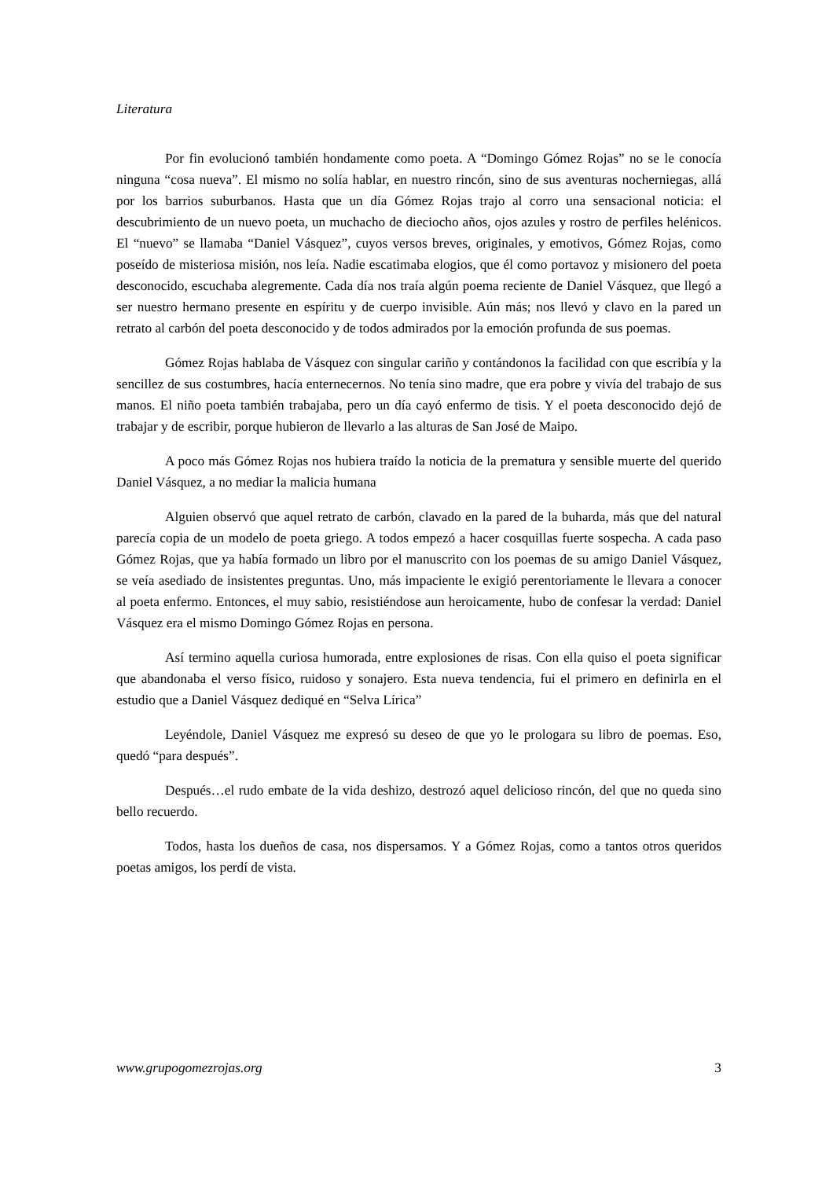Literatura
Por fin evolucionó también hondamente como poeta. A “Domingo Gómez Rojas” no se le conocía ninguna “cosa nueva”. El mismo no solía hablar, en nuestro rincón, sino de sus aventuras nocherniegas, allá por los barrios suburbanos. Hasta que un día Gómez Rojas trajo al corro una sensacional noticia: el descubrimiento de un nuevo poeta, un muchacho de dieciocho años, ojos azules y rostro de perfiles helénicos. El “nuevo” se llamaba “Daniel Vásquez”, cuyos versos breves, originales, y emotivos, Gómez Rojas, como poseído de misteriosa misión, nos leía. Nadie escatimaba elogios, que él como portavoz y misionero del poeta desconocido, escuchaba alegremente. Cada día nos traía algún poema reciente de Daniel Vásquez, que llegó a ser nuestro hermano presente en espíritu y de cuerpo invisible. Aún más; nos llevó y clavo en la pared un retrato al carbón del poeta desconocido y de todos admirados por la emoción profunda de sus poemas.
Gómez Rojas hablaba de Vásquez con singular cariño y contándonos la facilidad con que escribía y la sencillez de sus costumbres, hacía enternecernos. No tenía sino madre, que era pobre y vivía del trabajo de sus manos. El niño poeta también trabajaba, pero un día cayó enfermo de tisis. Y el poeta desconocido dejó de trabajar y de escribir, porque hubieron de llevarlo a las alturas de San José de Maipo.
A poco más Gómez Rojas nos hubiera traído la noticia de la prematura y sensible muerte del querido Daniel Vásquez, a no mediar la malicia humana
Alguien observó que aquel retrato de carbón, clavado en la pared de la buharda, más que del natural parecía copia de un modelo de poeta griego. A todos empezó a hacer cosquillas fuerte sospecha. A cada paso Gómez Rojas, que ya había formado un libro por el manuscrito con los poemas de su amigo Daniel Vásquez, se veía asediado de insistentes preguntas. Uno, más impaciente le exigió perentoriamente le llevara a conocer al poeta enfermo. Entonces, el muy sabio, resistiéndose aun heroicamente, hubo de confesar la verdad: Daniel Vásquez era el mismo Domingo Gómez Rojas en persona.
Así termino aquella curiosa humorada, entre explosiones de risas. Con ella quiso el poeta significar que abandonaba el verso físico, ruidoso y sonajero. Esta nueva tendencia, fui el primero en definirla en el estudio que a Daniel Vásquez dediqué en “Selva Lírica”
Leyéndole, Daniel Vásquez me expresó su deseo de que yo le prologara su libro de poemas. Eso, quedó “para después”.
Después…el rudo embate de la vida deshizo, destrozó aquel delicioso rincón, del que no queda sino bello recuerdo.
Todos, hasta los dueños de casa, nos dispersamos. Y a Gómez Rojas, como a tantos otros queridos poetas amigos, los perdí de vista.
www.grupogomezrojas.org 3